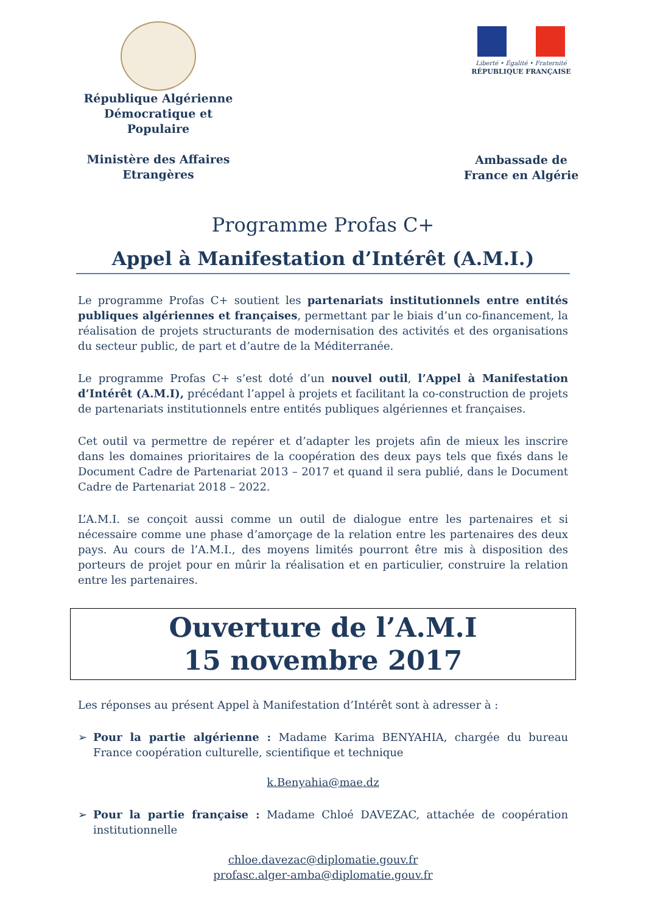République Algérienne Démocratique et Populaire
Ministère des Affaires Etrangères
Liberté • Égalité • Fraternité
RÉPUBLIQUE FRANÇAISE
Ambassade de France en Algérie
Programme Profas C+
Appel à Manifestation d’Intérêt (A.M.I.)
Le programme Profas C+ soutient les partenariats institutionnels entre entités publiques algériennes et françaises, permettant par le biais d’un co-financement, la réalisation de projets structurants de modernisation des activités et des organisations du secteur public, de part et d’autre de la Méditerranée.
Le programme Profas C+ s’est doté d’un nouvel outil, l’Appel à Manifestation d’Intérêt (A.M.I), précédant l’appel à projets et facilitant la co-construction de projets de partenariats institutionnels entre entités publiques algériennes et françaises.
Cet outil va permettre de repérer et d’adapter les projets afin de mieux les inscrire dans les domaines prioritaires de la coopération des deux pays tels que fixés dans le Document Cadre de Partenariat 2013 – 2017 et quand il sera publié, dans le Document Cadre de Partenariat 2018 – 2022.
L’A.M.I. se conçoit aussi comme un outil de dialogue entre les partenaires et si nécessaire comme une phase d’amorçage de la relation entre les partenaires des deux pays. Au cours de l’A.M.I., des moyens limités pourront être mis à disposition des porteurs de projet pour en mûrir la réalisation et en particulier, construire la relation entre les partenaires.
Ouverture de l’A.M.I
15 novembre 2017
Les réponses au présent Appel à Manifestation d’Intérêt sont à adresser à :
➢ Pour la partie algérienne : Madame Karima BENYAHIA, chargée du bureau France coopération culturelle, scientifique et technique
k.Benyahia@mae.dz
➢ Pour la partie française : Madame Chloé DAVEZAC, attachée de coopération institutionnelle
chloe.davezac@diplomatie.gouv.fr
profasc.alger-amba@diplomatie.gouv.fr